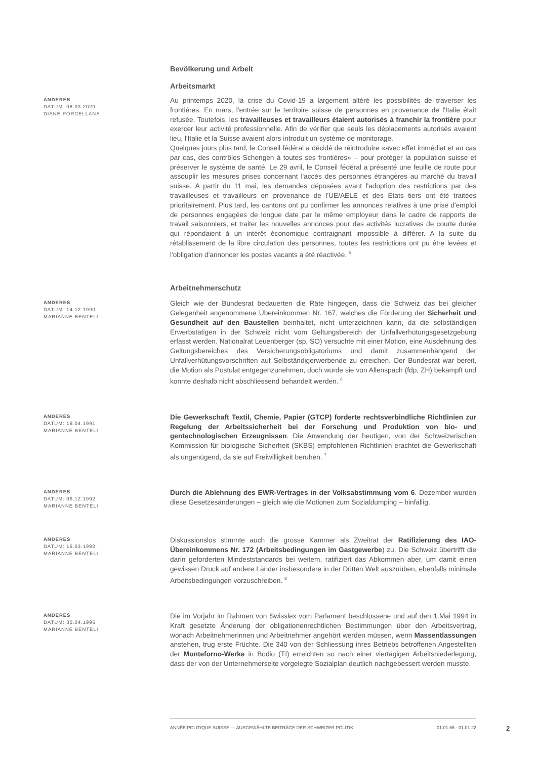Bevölkerung und Arbeit
Arbeitsmarkt
ANDERES
DATUM: 08.03.2020
DIANE PORCELLANA
Au printemps 2020, la crise du Covid-19 a largement altéré les possibilités de traverser les frontières. En mars, l'entrée sur le territoire suisse de personnes en provenance de l'Italie était refusée. Toutefois, les travailleuses et travailleurs étaient autorisés à franchir la frontière pour exercer leur activité professionnelle. Afin de vérifier que seuls les déplacements autorisés avaient lieu, l'Italie et la Suisse avaient alors introduit un système de monitorage.
Quelques jours plus tard, le Conseil fédéral a décidé de réintroduire «avec effet immédiat et au cas par cas, des contrôles Schengen à toutes ses frontières» – pour protéger la population suisse et préserver le système de santé. Le 29 avril, le Conseil fédéral a présenté une feuille de route pour assouplir les mesures prises concernant l'accès des personnes étrangères au marché du travail suisse. A partir du 11 mai, les demandes déposées avant l'adoption des restrictions par des travailleuses et travailleurs en provenance de l'UE/AELE et des Etats tiers ont été traitées prioritairement. Plus tard, les cantons ont pu confirmer les annonces relatives à une prise d'emploi de personnes engagées de longue date par le même employeur dans le cadre de rapports de travail saisonniers, et traiter les nouvelles annonces pour des activités lucratives de courte durée qui répondaient à un intérêt économique contraignant impossible à différer. A la suite du rétablissement de la libre circulation des personnes, toutes les restrictions ont pu être levées et l'obligation d'annoncer les postes vacants a été réactivée. <sup>5</sup>
Arbeitnehmerschutz
ANDERES
DATUM: 14.12.1990
MARIANNE BENTELI
Gleich wie der Bundesrat bedauerten die Räte hingegen, dass die Schweiz das bei gleicher Gelegenheit angenommene Übereinkommen Nr. 167, welches die Förderung der Sicherheit und Gesundheit auf den Baustellen beinhaltet, nicht unterzeichnen kann, da die selbständigen Erwerbstätigen in der Schweiz nicht vom Geltungsbereich der Unfallverhütungsgesetzgebung erfasst werden. Nationalrat Leuenberger (sp, SO) versuchte mit einer Motion, eine Ausdehnung des Geltungsbereiches des Versicherungsobligatoriums und damit zusammenhängend der Unfallverhütungsvorschriften auf Selbständigerwerbende zu erreichen. Der Bundesrat war bereit, die Motion als Postulat entgegenzunehmen, doch wurde sie von Allenspach (fdp, ZH) bekämpft und konnte deshalb nicht abschliessend behandelt werden. <sup>6</sup>
ANDERES
DATUM: 19.04.1991
MARIANNE BENTELI
Die Gewerkschaft Textil, Chemie, Papier (GTCP) forderte rechtsverbindliche Richtlinien zur Regelung der Arbeitssicherheit bei der Forschung und Produktion von bio- und gentechnologischen Erzeugnissen. Die Anwendung der heutigen, von der Schweizerischen Kommission für biologische Sicherheit (SKBS) empfohlenen Richtlinien erachtet die Gewerkschaft als ungenügend, da sie auf Freiwilligkeit beruhen. <sup>7</sup>
ANDERES
DATUM: 06.12.1992
MARIANNE BENTELI
Durch die Ablehnung des EWR-Vertrages in der Volksabstimmung vom 6. Dezember wurden diese Gesetzesänderungen – gleich wie die Motionen zum Sozialdumping – hinfällig.
ANDERES
DATUM: 16.03.1993
MARIANNE BENTELI
Diskussionslos stimmte auch die grosse Kammer als Zweitrat der Ratifizierung des IAO-Übereinkommens Nr. 172 (Arbeitsbedingungen im Gastgewerbe) zu. Die Schweiz übertrifft die darin geforderten Mindeststandards bei weitem, ratifiziert das Abkommen aber, um damit einen gewissen Druck auf andere Länder insbesondere in der Dritten Welt auszuüben, ebenfalls minimale Arbeitsbedingungen vorzuschreiben. <sup>8</sup>
ANDERES
DATUM: 30.04.1995
MARIANNE BENTELI
Die im Vorjahr im Rahmen von Swisslex vom Parlament beschlossene und auf den 1.Mai 1994 in Kraft gesetzte Änderung der obligationenrechtlichen Bestimmungen über den Arbeitsvertrag, wonach Arbeitnehmerinnen und Arbeitnehmer angehört werden müssen, wenn Massentlassungen anstehen, trug erste Früchte. Die 340 von der Schliessung ihres Betriebs betroffenen Angestellten der Monteforno-Werke in Bodio (TI) erreichten so nach einer viertägigen Arbeitsniederlegung, dass der von der Unternehmerseite vorgelegte Sozialplan deutlich nachgebessert werden musste.
ANNÉE POLITIQUE SUISSE — AUSGEWÄHLTE BEITRÄGE DER SCHWEIZER POLITIK 01.01.65 - 01.01.22
2